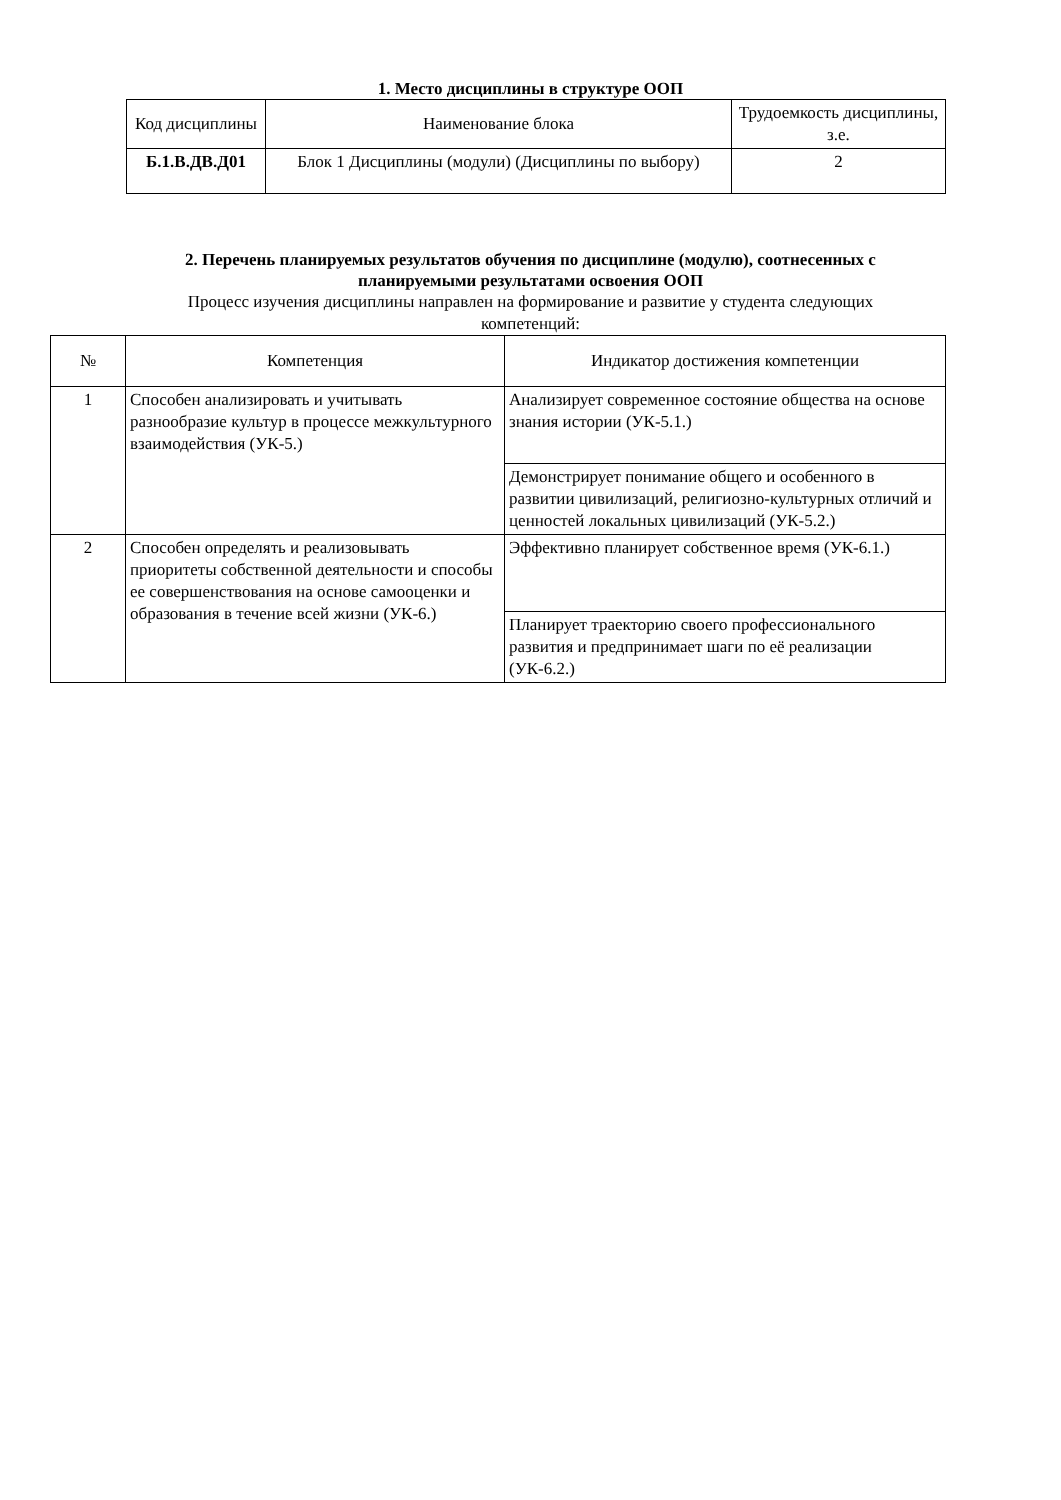1. Место дисциплины в структуре ООП
| Код дисциплины | Наименование блока | Трудоемкость дисциплины, з.е. |
| --- | --- | --- |
| Б.1.В.ДВ.Д01 | Блок 1 Дисциплины (модули) (Дисциплины по выбору) | 2 |
2. Перечень планируемых результатов обучения по дисциплине (модулю), соотнесенных с
планируемыми результатами освоения ООП
Процесс изучения дисциплины направлен на формирование и развитие у студента следующих
компетенций:
| № | Компетенция | Индикатор достижения компетенции |
| --- | --- | --- |
| 1 | Способен анализировать и учитывать разнообразие культур в процессе межкультурного взаимодействия (УК-5.) | Анализирует современное состояние общества на основе знания истории (УК-5.1.) |
| | | Демонстрирует понимание общего и особенного в развитии цивилизаций, религиозно-культурных отличий и ценностей локальных цивилизаций (УК-5.2.) |
| 2 | Способен определять и реализовывать приоритеты собственной деятельности и способы ее совершенствования на основе самооценки и образования в течение всей жизни (УК-6.) | Эффективно планирует собственное время (УК-6.1.) |
| | | Планирует траекторию своего профессионального развития и предпринимает шаги по её реализации (УК-6.2.) |